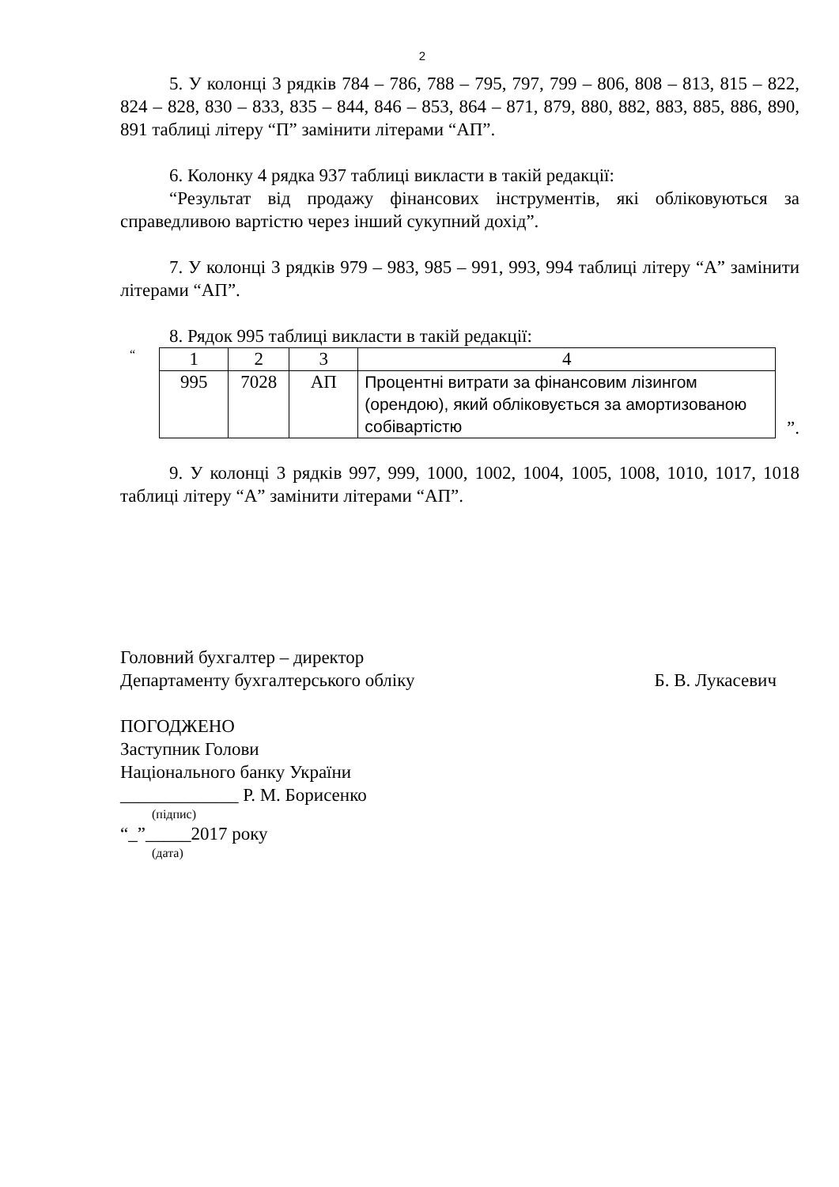2
5. У колонці 3 рядків 784 – 786, 788 – 795, 797, 799 – 806, 808 – 813, 815 – 822, 824 – 828, 830 – 833, 835 – 844, 846 – 853, 864 – 871, 879, 880, 882, 883, 885, 886, 890, 891 таблиці літеру “П” замінити літерами “АП”.
6. Колонку 4 рядка 937 таблиці викласти в такій редакції:
“Результат від продажу фінансових інструментів, які обліковуються за справедливою вартістю через інший сукупний дохід”.
7. У колонці 3 рядків 979 – 983, 985 – 991, 993, 994 таблиці літеру “А” замінити літерами “АП”.
8. Рядок 995 таблиці викласти в такій редакції:
“
| 1 | 2 | 3 | 4 |
| 995 | 7028 | АП | Процентні витрати за фінансовим лізингом (орендою), який обліковується за амортизованою собівартістю |
”.
9. У колонці 3 рядків 997, 999, 1000, 1002, 1004, 1005, 1008, 1010, 1017, 1018 таблиці літеру “А” замінити літерами “АП”.
Головний бухгалтер – директор
Департаменту бухгалтерського обліку Б. В. Лукасевич
ПОГОДЖЕНО
Заступник Голови
Національного банку України
_____________ Р. М. Борисенко
(підпис)
“_”_____2017 року
(дата)